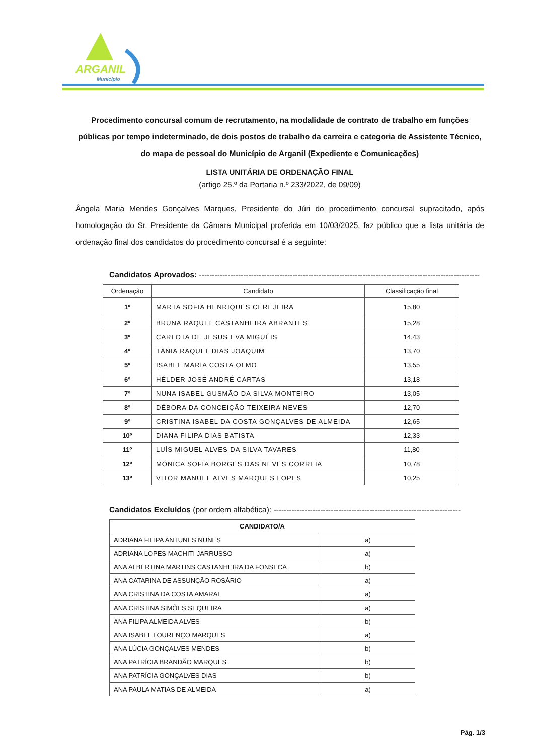ARGANIL
Município
Procedimento concursal comum de recrutamento, na modalidade de contrato de trabalho em funções públicas por tempo indeterminado, de dois postos de trabalho da carreira e categoria de Assistente Técnico, do mapa de pessoal do Município de Arganil (Expediente e Comunicações)
LISTA UNITÁRIA DE ORDENAÇÃO FINAL
(artigo 25.º da Portaria n.º 233/2022, de 09/09)
Ângela Maria Mendes Gonçalves Marques, Presidente do Júri do procedimento concursal supracitado, após homologação do Sr. Presidente da Câmara Municipal proferida em 10/03/2025, faz público que a lista unitária de ordenação final dos candidatos do procedimento concursal é a seguinte:
Candidatos Aprovados: ------------------------------------------------------------------------------------------------------------
| Ordenação | Candidato | Classificação final |
| --- | --- | --- |
| 1º | MARTA SOFIA HENRIQUES CEREJEIRA | 15,80 |
| 2º | BRUNA RAQUEL CASTANHEIRA ABRANTES | 15,28 |
| 3º | CARLOTA DE JESUS EVA MIGUÉIS | 14,43 |
| 4º | TÂNIA RAQUEL DIAS JOAQUIM | 13,70 |
| 5º | ISABEL MARIA COSTA OLMO | 13,55 |
| 6º | HÉLDER JOSÉ ANDRÉ CARTAS | 13,18 |
| 7º | NUNA ISABEL GUSMÃO DA SILVA MONTEIRO | 13,05 |
| 8º | DÉBORA DA CONCEIÇÃO TEIXEIRA NEVES | 12,70 |
| 9º | CRISTINA ISABEL DA COSTA GONÇALVES DE ALMEIDA | 12,65 |
| 10º | DIANA FILIPA DIAS BATISTA | 12,33 |
| 11º | LUÍS MIGUEL ALVES DA SILVA TAVARES | 11,80 |
| 12º | MÓNICA SOFIA BORGES DAS NEVES CORREIA | 10,78 |
| 13º | VITOR MANUEL ALVES MARQUES LOPES | 10,25 |
Candidatos Excluídos (por ordem alfabética): ------------------------------------------------------------------------
| CANDIDATO/A | |
| --- | --- |
| ADRIANA FILIPA ANTUNES NUNES | a) |
| ADRIANA LOPES MACHITI JARRUSSO | a) |
| ANA ALBERTINA MARTINS CASTANHEIRA DA FONSECA | b) |
| ANA CATARINA DE ASSUNÇÃO ROSÁRIO | a) |
| ANA CRISTINA DA COSTA AMARAL | a) |
| ANA CRISTINA SIMÕES SEQUEIRA | a) |
| ANA FILIPA ALMEIDA ALVES | b) |
| ANA ISABEL LOURENÇO MARQUES | a) |
| ANA LÚCIA GONÇALVES MENDES | b) |
| ANA PATRÍCIA BRANDÃO MARQUES | b) |
| ANA PATRÍCIA GONÇALVES DIAS | b) |
| ANA PAULA MATIAS DE ALMEIDA | a) |
Pág. 1/3